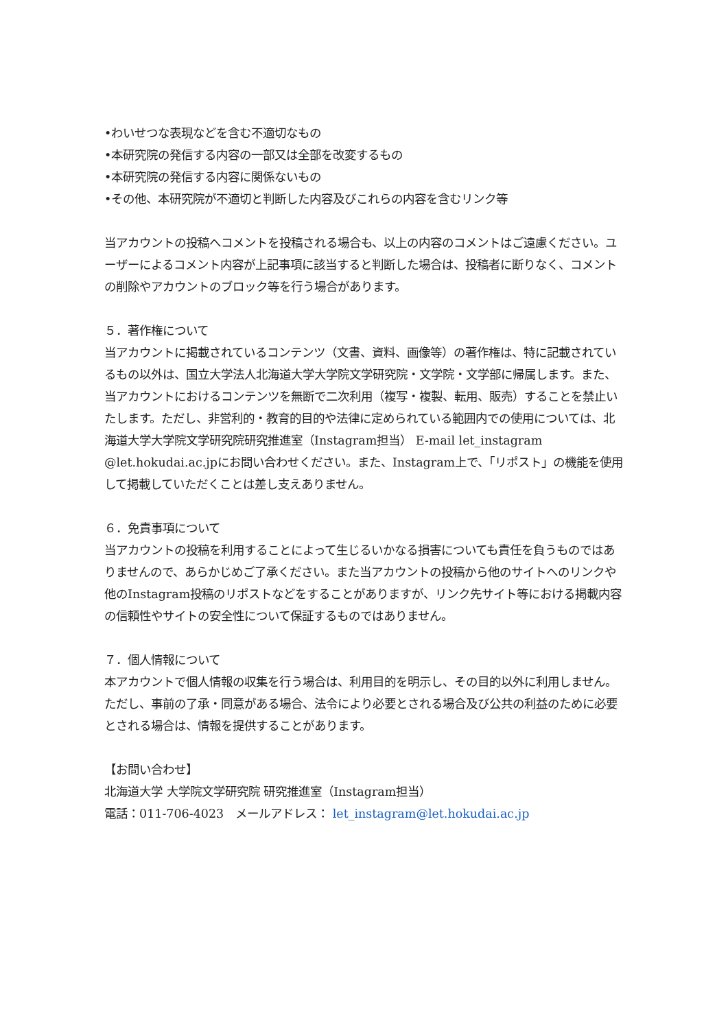•わいせつな表現などを含む不適切なもの
•本研究院の発信する内容の一部又は全部を改変するもの
•本研究院の発信する内容に関係ないもの
•その他、本研究院が不適切と判断した内容及びこれらの内容を含むリンク等
当アカウントの投稿へコメントを投稿される場合も、以上の内容のコメントはご遠慮ください。ユーザーによるコメント内容が上記事項に該当すると判断した場合は、投稿者に断りなく、コメントの削除やアカウントのブロック等を行う場合があります。
５．著作権について
当アカウントに掲載されているコンテンツ（文書、資料、画像等）の著作権は、特に記載されているもの以外は、国立大学法人北海道大学大学院文学研究院・文学院・文学部に帰属します。また、当アカウントにおけるコンテンツを無断で二次利用（複写・複製、転用、販売）することを禁止いたします。ただし、非営利的・教育的目的や法律に定められている範囲内での使用については、北海道大学大学院文学研究院研究推進室（Instagram担当） E-mail let_instagram @let.hokudai.ac.jpにお問い合わせください。また、Instagram上で、「リポスト」の機能を使用して掲載していただくことは差し支えありません。
６．免責事項について
当アカウントの投稿を利用することによって生じるいかなる損害についても責任を負うものではありませんので、あらかじめご了承ください。また当アカウントの投稿から他のサイトへのリンクや他のInstagram投稿のリポストなどをすることがありますが、リンク先サイト等における掲載内容の信頼性やサイトの安全性について保証するものではありません。
７．個人情報について
本アカウントで個人情報の収集を行う場合は、利用目的を明示し、その目的以外に利用しません。ただし、事前の了承・同意がある場合、法令により必要とされる場合及び公共の利益のために必要とされる場合は、情報を提供することがあります。
【お問い合わせ】
北海道大学 大学院文学研究院 研究推進室（Instagram担当）
電話：011-706-4023　メールアドレス： let_instagram@let.hokudai.ac.jp